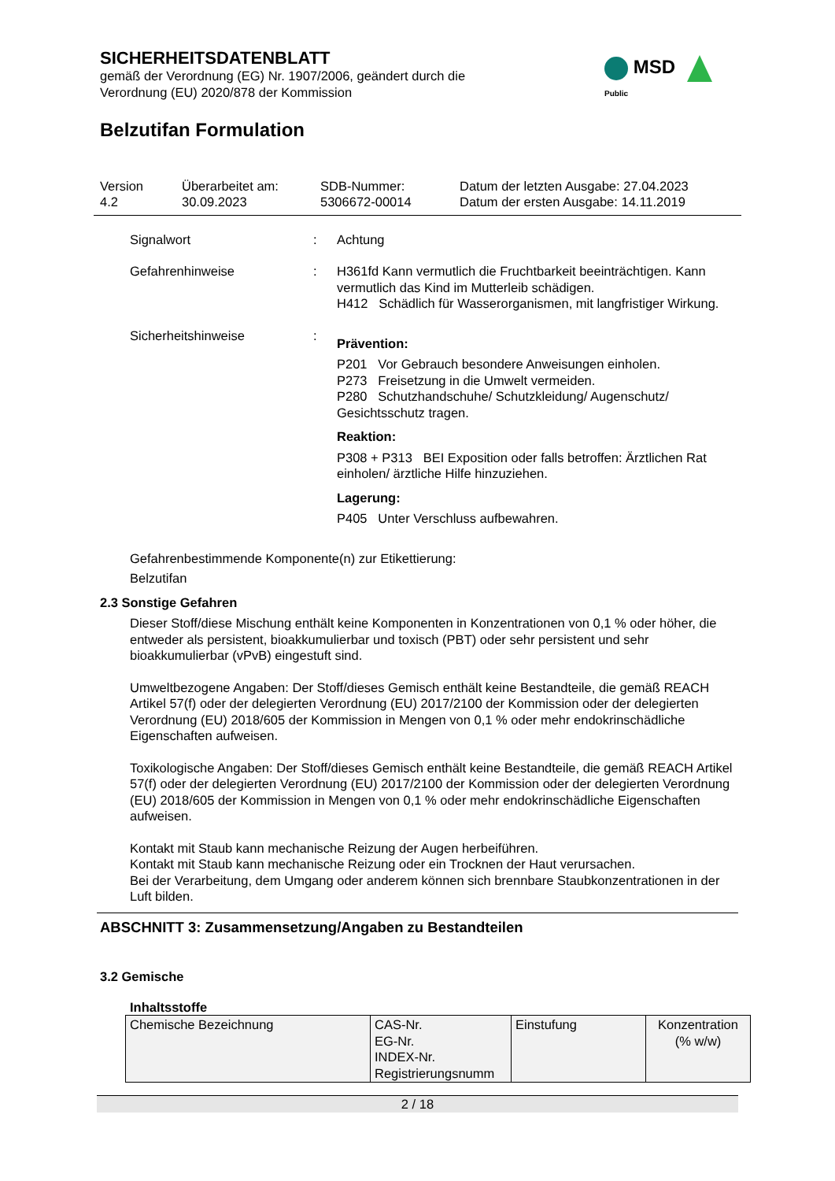SICHERHEITSDATENBLATT
gemäß der Verordnung (EG) Nr. 1907/2006, geändert durch die
Verordnung (EU) 2020/878 der Kommission
MSD Public
Belzutifan Formulation
Version
4.2
Überarbeitet am:
30.09.2023
SDB-Nummer:
5306672-00014
Datum der letzten Ausgabe: 27.04.2023
Datum der ersten Ausgabe: 14.11.2019
Signalwort : Achtung
Gefahrenhinweise : H361fd Kann vermutlich die Fruchtbarkeit beeinträchtigen. Kann vermutlich das Kind im Mutterleib schädigen.
H412 Schädlich für Wasserorganismen, mit langfristiger Wirkung.
Sicherheitshinweise :
Prävention:
P201 Vor Gebrauch besondere Anweisungen einholen.
P273 Freisetzung in die Umwelt vermeiden.
P280 Schutzhandschuhe/ Schutzkleidung/ Augenschutz/ Gesichtsschutz tragen.
Reaktion:
P308 + P313 BEI Exposition oder falls betroffen: Ärztlichen Rat einholen/ ärztliche Hilfe hinzuziehen.
Lagerung:
P405 Unter Verschluss aufbewahren.
Gefahrenbestimmende Komponente(n) zur Etikettierung:
Belzutifan
2.3 Sonstige Gefahren
Dieser Stoff/diese Mischung enthält keine Komponenten in Konzentrationen von 0,1 % oder höher, die entweder als persistent, bioakkumulierbar und toxisch (PBT) oder sehr persistent und sehr bioakkumulierbar (vPvB) eingestuft sind.
Umweltbezogene Angaben: Der Stoff/dieses Gemisch enthält keine Bestandteile, die gemäß REACH Artikel 57(f) oder der delegierten Verordnung (EU) 2017/2100 der Kommission oder der delegierten Verordnung (EU) 2018/605 der Kommission in Mengen von 0,1 % oder mehr endokrinschädliche Eigenschaften aufweisen.
Toxikologische Angaben: Der Stoff/dieses Gemisch enthält keine Bestandteile, die gemäß REACH Artikel 57(f) oder der delegierten Verordnung (EU) 2017/2100 der Kommission oder der delegierten Verordnung (EU) 2018/605 der Kommission in Mengen von 0,1 % oder mehr endokrinschädliche Eigenschaften aufweisen.
Kontakt mit Staub kann mechanische Reizung der Augen herbeiführen.
Kontakt mit Staub kann mechanische Reizung oder ein Trocknen der Haut verursachen.
Bei der Verarbeitung, dem Umgang oder anderem können sich brennbare Staubkonzentrationen in der Luft bilden.
ABSCHNITT 3: Zusammensetzung/Angaben zu Bestandteilen
3.2 Gemische
Inhaltsstoffe
| Chemische Bezeichnung | CAS-Nr. EG-Nr. INDEX-Nr. Registrierungsnumm | Einstufung | Konzentration (% w/w) |
2 / 18